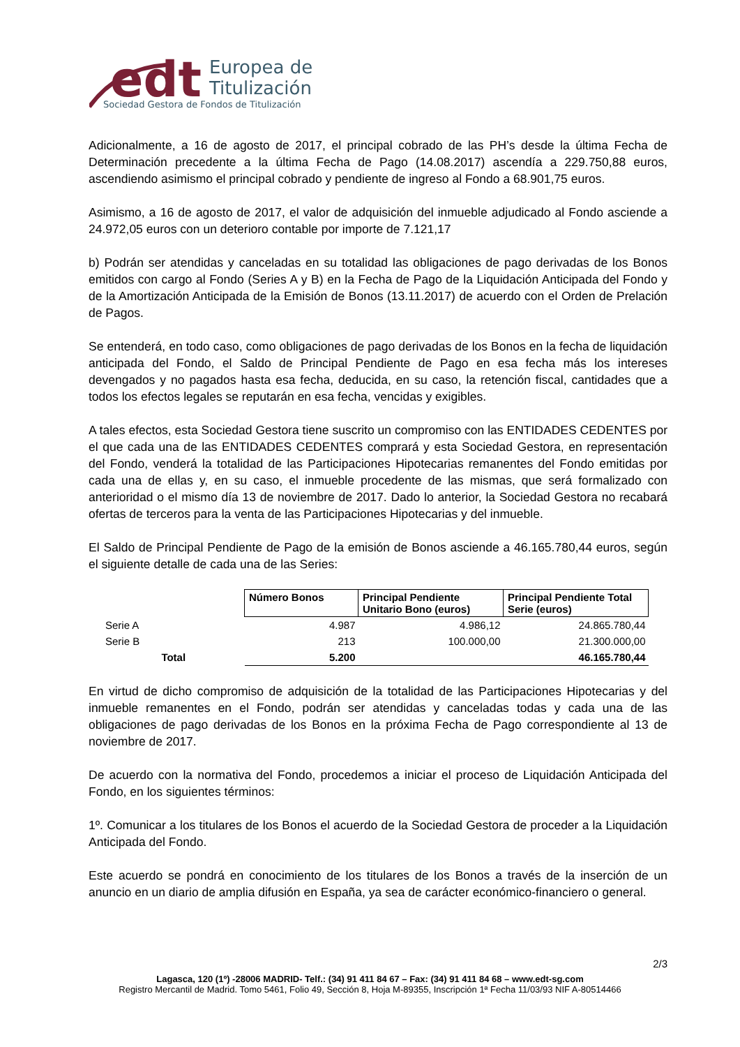edt
Europea de
Titulización
Sociedad Gestora de Fondos de Titulización
Adicionalmente, a 16 de agosto de 2017, el principal cobrado de las PH’s desde la última Fecha de Determinación precedente a la última Fecha de Pago (14.08.2017) ascendía a 229.750,88 euros, ascendiendo asimismo el principal cobrado y pendiente de ingreso al Fondo a 68.901,75 euros.
Asimismo, a 16 de agosto de 2017, el valor de adquisición del inmueble adjudicado al Fondo asciende a 24.972,05 euros con un deterioro contable por importe de 7.121,17
b) Podrán ser atendidas y canceladas en su totalidad las obligaciones de pago derivadas de los Bonos emitidos con cargo al Fondo (Series A y B) en la Fecha de Pago de la Liquidación Anticipada del Fondo y de la Amortización Anticipada de la Emisión de Bonos (13.11.2017) de acuerdo con el Orden de Prelación de Pagos.
Se entenderá, en todo caso, como obligaciones de pago derivadas de los Bonos en la fecha de liquidación anticipada del Fondo, el Saldo de Principal Pendiente de Pago en esa fecha más los intereses devengados y no pagados hasta esa fecha, deducida, en su caso, la retención fiscal, cantidades que a todos los efectos legales se reputarán en esa fecha, vencidas y exigibles.
A tales efectos, esta Sociedad Gestora tiene suscrito un compromiso con las ENTIDADES CEDENTES por el que cada una de las ENTIDADES CEDENTES comprará y esta Sociedad Gestora, en representación del Fondo, venderá la totalidad de las Participaciones Hipotecarias remanentes del Fondo emitidas por cada una de ellas y, en su caso, el inmueble procedente de las mismas, que será formalizado con anterioridad o el mismo día 13 de noviembre de 2017. Dado lo anterior, la Sociedad Gestora no recabará ofertas de terceros para la venta de las Participaciones Hipotecarias y del inmueble.
El Saldo de Principal Pendiente de Pago de la emisión de Bonos asciende a 46.165.780,44 euros, según el siguiente detalle de cada una de las Series:
| | Número Bonos | Principal Pendiente Unitario Bono (euros) | Principal Pendiente Total Serie (euros) |
| Serie A | 4.987 | 4.986,12 | 24.865.780,44 |
| Serie B | 213 | 100.000,00 | 21.300.000,00 |
| Total | 5.200 | | 46.165.780,44 |
En virtud de dicho compromiso de adquisición de la totalidad de las Participaciones Hipotecarias y del inmueble remanentes en el Fondo, podrán ser atendidas y canceladas todas y cada una de las obligaciones de pago derivadas de los Bonos en la próxima Fecha de Pago correspondiente al 13 de noviembre de 2017.
De acuerdo con la normativa del Fondo, procedemos a iniciar el proceso de Liquidación Anticipada del Fondo, en los siguientes términos:
1º. Comunicar a los titulares de los Bonos el acuerdo de la Sociedad Gestora de proceder a la Liquidación Anticipada del Fondo.
Este acuerdo se pondrá en conocimiento de los titulares de los Bonos a través de la inserción de un anuncio en un diario de amplia difusión en España, ya sea de carácter económico-financiero o general.
2/3
Lagasca, 120 (1º) -28006 MADRID- Telf.: (34) 91 411 84 67 – Fax: (34) 91 411 84 68 – www.edt-sg.com
Registro Mercantil de Madrid. Tomo 5461, Folio 49, Sección 8, Hoja M-89355, Inscripción 1ª Fecha 11/03/93 NIF A-80514466